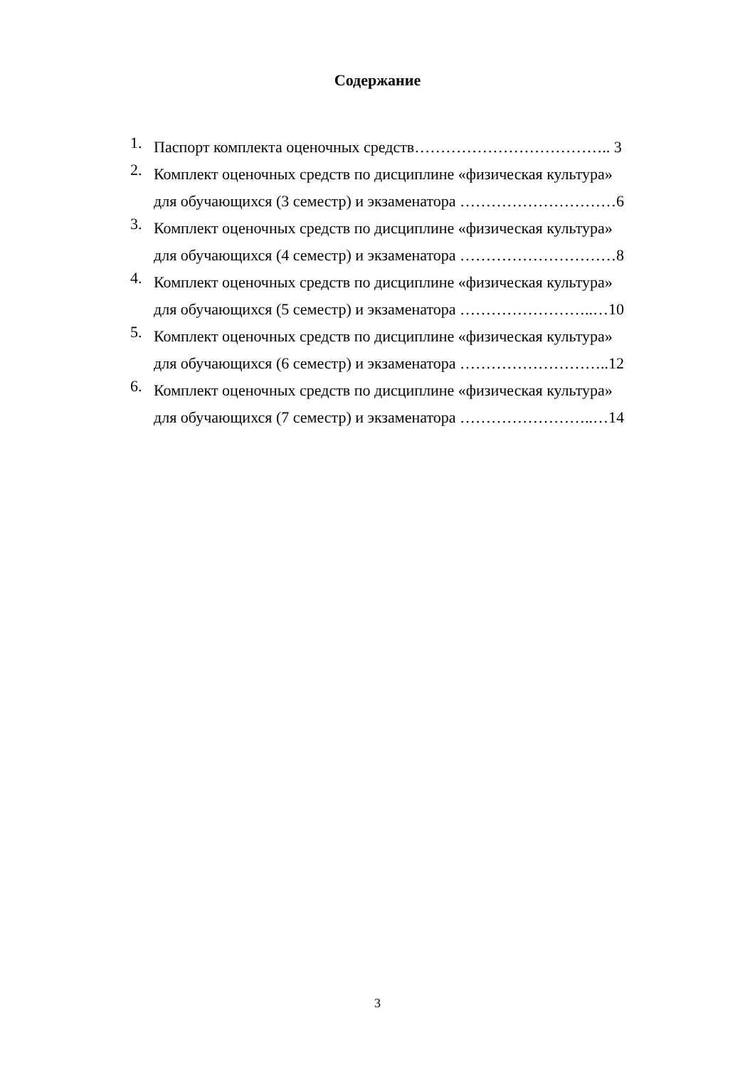Содержание
1.
Паспорт комплекта оценочных средств……………………………….. 3
2.
Комплект оценочных средств по дисциплине «физическая культура»
для обучающихся (3 семестр) и экзаменатора …………………………6
3.
Комплект оценочных средств по дисциплине «физическая культура»
для обучающихся (4 семестр) и экзаменатора …………………………8
4.
Комплект оценочных средств по дисциплине «физическая культура»
для обучающихся (5 семестр) и экзаменатора ……………………..…10
5.
Комплект оценочных средств по дисциплине «физическая культура»
для обучающихся (6 семестр) и экзаменатора ………………………..12
6.
Комплект оценочных средств по дисциплине «физическая культура»
для обучающихся (7 семестр) и экзаменатора ……………………..…14
3